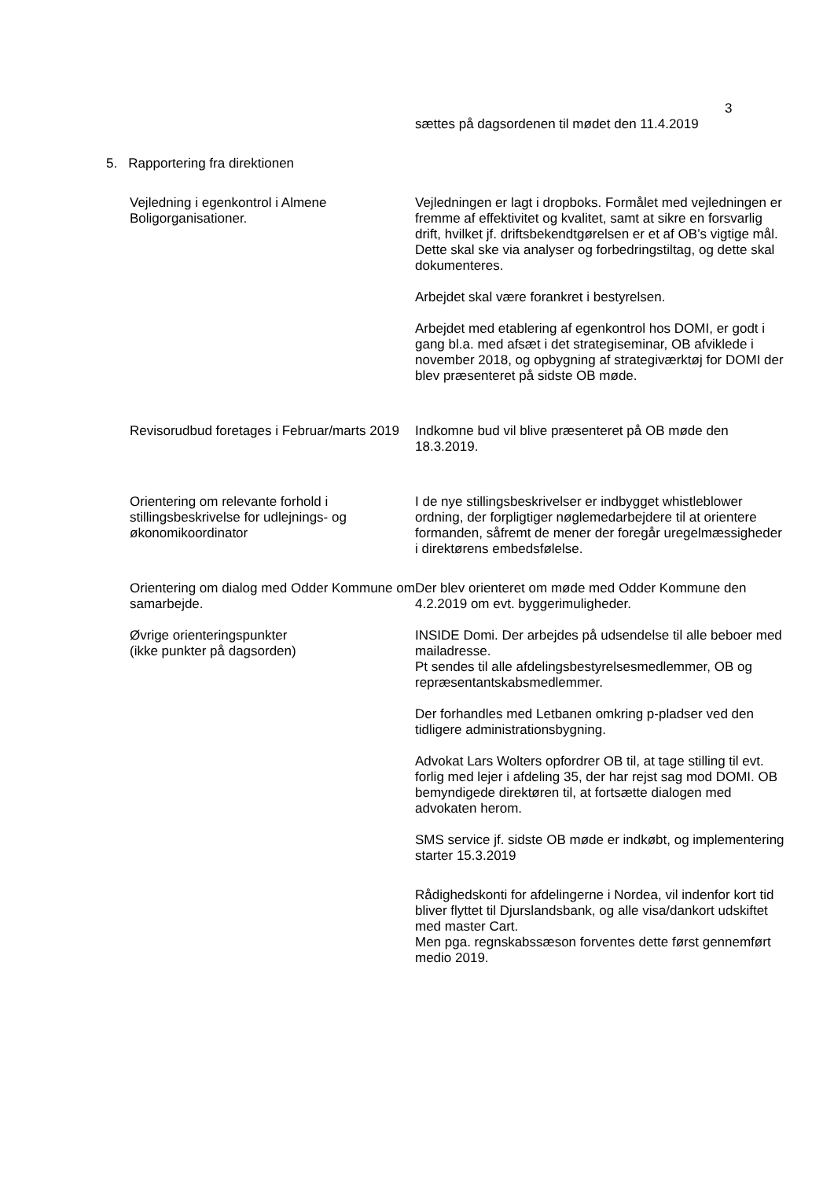3
sættes på dagsordenen til mødet den 11.4.2019
5. Rapportering fra direktionen
Vejledning i egenkontrol i Almene Boligorganisationer.
Vejledningen er lagt i dropboks. Formålet med vejledningen er fremme af effektivitet og kvalitet, samt at sikre en forsvarlig drift, hvilket jf. driftsbekendtgørelsen er et af OB’s vigtige mål. Dette skal ske via analyser og forbedringstiltag, og dette skal dokumenteres.
Arbejdet skal være forankret i bestyrelsen.
Arbejdet med etablering af egenkontrol hos DOMI, er godt i gang bl.a. med afsæt i det strategiseminar, OB afviklede i november 2018, og opbygning af strategiværktøj for DOMI der blev præsenteret på sidste OB møde.
Revisorudbud foretages i Februar/marts 2019
Indkomne bud vil blive præsenteret på OB møde den 18.3.2019.
Orientering om relevante forhold i stillingsbeskrivelse for udlejnings- og økonomikoordinator
I de nye stillingsbeskrivelser er indbygget whistleblower ordning, der forpligtiger nøglemedarbejdere til at orientere formanden, såfremt de mener der foregår uregelmæssigheder i direktørens embedsfølelse.
Orientering om dialog med Odder Kommune om samarbejde.
Der blev orienteret om møde med Odder Kommune den 4.2.2019 om evt. byggerimuligheder.
Øvrige orienteringspunkter
(ikke punkter på dagsorden)
INSIDE Domi. Der arbejdes på udsendelse til alle beboer med mailadresse.
Pt sendes til alle afdelingsbestyrelsesmedlemmer, OB og repræsentantskabsmedlemmer.
Der forhandles med Letbanen omkring p-pladser ved den tidligere administrationsbygning.
Advokat Lars Wolters opfordrer OB til, at tage stilling til evt. forlig med lejer i afdeling 35, der har rejst sag mod DOMI. OB bemyndigede direktøren til, at fortsætte dialogen med advokaten herom.
SMS service jf. sidste OB møde er indkøbt, og implementering starter 15.3.2019
Rådighedskonti for afdelingerne i Nordea, vil indenfor kort tid bliver flyttet til Djurslandsbank, og alle visa/dankort udskiftet med master Cart.
Men pga. regnskabssæson forventes dette først gennemført medio 2019.